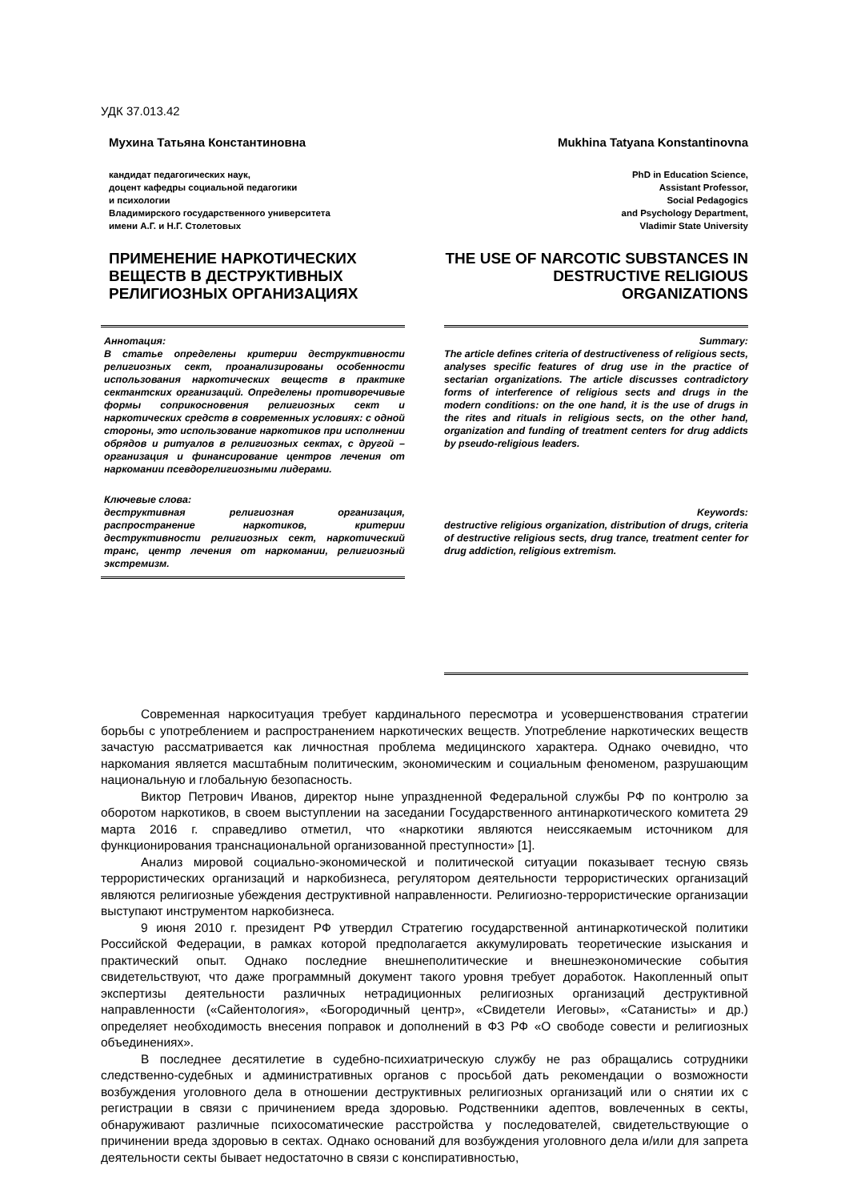УДК 37.013.42
Мухина Татьяна Константиновна
кандидат педагогических наук,
доцент кафедры социальной педагогики
и психологии
Владимирского государственного университета
имени А.Г. и Н.Г. Столетовых
ПРИМЕНЕНИЕ НАРКОТИЧЕСКИХ ВЕЩЕСТВ В ДЕСТРУКТИВНЫХ РЕЛИГИОЗНЫХ ОРГАНИЗАЦИЯХ
Mukhina Tatyana Konstantinovna
PhD in Education Science,
Assistant Professor,
Social Pedagogics
and Psychology Department,
Vladimir State University
THE USE OF NARCOTIC SUBSTANCES IN DESTRUCTIVE RELIGIOUS ORGANIZATIONS
Аннотация:
В статье определены критерии деструктивности религиозных сект, проанализированы особенности использования наркотических веществ в практике сектантских организаций. Определены противоречивые формы соприкосновения религиозных сект и наркотических средств в современных условиях: с одной стороны, это использование наркотиков при исполнении обрядов и ритуалов в религиозных сектах, с другой – организация и финансирование центров лечения от наркомании псевдорелигиозными лидерами.
Ключевые слова:
деструктивная религиозная организация, распространение наркотиков, критерии деструктивности религиозных сект, наркотический транс, центр лечения от наркомании, религиозный экстремизм.
Summary:
The article defines criteria of destructiveness of religious sects, analyses specific features of drug use in the practice of sectarian organizations. The article discusses contradictory forms of interference of religious sects and drugs in the modern conditions: on the one hand, it is the use of drugs in the rites and rituals in religious sects, on the other hand, organization and funding of treatment centers for drug addicts by pseudo-religious leaders.
Keywords:
destructive religious organization, distribution of drugs, criteria of destructive religious sects, drug trance, treatment center for drug addiction, religious extremism.
Современная наркоситуация требует кардинального пересмотра и усовершенствования стратегии борьбы с употреблением и распространением наркотических веществ. Употребление наркотических веществ зачастую рассматривается как личностная проблема медицинского характера. Однако очевидно, что наркомания является масштабным политическим, экономическим и социальным феноменом, разрушающим национальную и глобальную безопасность.
Виктор Петрович Иванов, директор ныне упраздненной Федеральной службы РФ по контролю за оборотом наркотиков, в своем выступлении на заседании Государственного антинаркотического комитета 29 марта 2016 г. справедливо отметил, что «наркотики являются неиссякаемым источником для функционирования транснациональной организованной преступности» [1].
Анализ мировой социально-экономической и политической ситуации показывает тесную связь террористических организаций и наркобизнеса, регулятором деятельности террористических организаций являются религиозные убеждения деструктивной направленности. Религиозно-террористические организации выступают инструментом наркобизнеса.
9 июня 2010 г. президент РФ утвердил Стратегию государственной антинаркотической политики Российской Федерации, в рамках которой предполагается аккумулировать теоретические изыскания и практический опыт. Однако последние внешнеполитические и внешнеэкономические события свидетельствуют, что даже программный документ такого уровня требует доработок. Накопленный опыт экспертизы деятельности различных нетрадиционных религиозных организаций деструктивной направленности («Сайентология», «Богородичный центр», «Свидетели Иеговы», «Сатанисты» и др.) определяет необходимость внесения поправок и дополнений в ФЗ РФ «О свободе совести и религиозных объединениях».
В последнее десятилетие в судебно-психиатрическую службу не раз обращались сотрудники следственно-судебных и административных органов с просьбой дать рекомендации о возможности возбуждения уголовного дела в отношении деструктивных религиозных организаций или о снятии их с регистрации в связи с причинением вреда здоровью. Родственники адептов, вовлеченных в секты, обнаруживают различные психосоматические расстройства у последователей, свидетельствующие о причинении вреда здоровью в сектах. Однако оснований для возбуждения уголовного дела и/или для запрета деятельности секты бывает недостаточно в связи с конспиративностью,